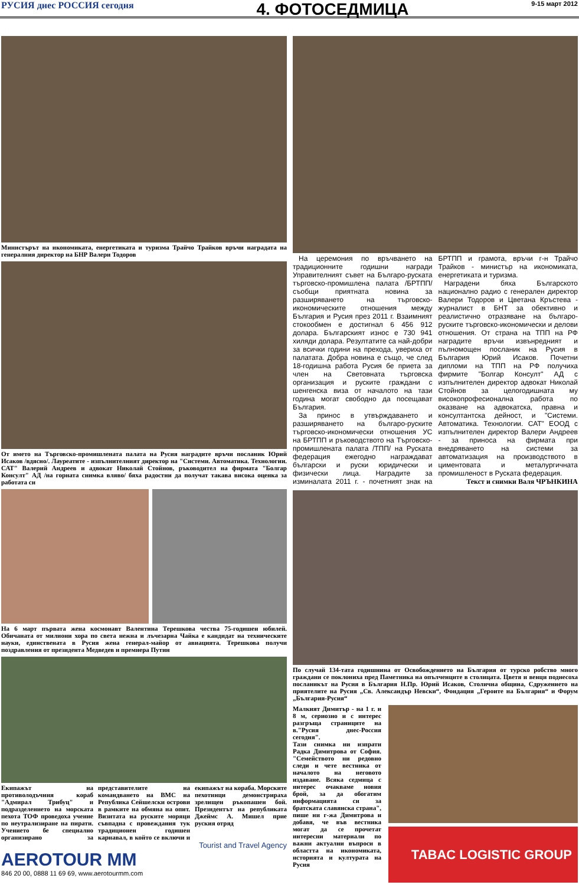РУСИЯ днес РОССИЯ сегодня
4. ФОТОСЕДМИЦА
9-15 март 2012
Министърът на икономиката, енергетиката и туризма Трайчо Трайков връчи наградата на генералния директор на БНР Валери Тодоров
От името на Търговско-промишлената палата на Русия наградите връчи посланик Юрий Исаков /вдясно/. Лауреатите - изпълнителният директор на "Системи. Автоматика. Технологии. САТ" Валерий Андреев и адвокат Николай Стойнов, ръководител на фирмата "Болгар Консулт" АД /на горната снимка вляво/ бяха радостни да получат такава висока оценка за работата си
На 6 март първата жена космонавт Валентина Терешкова чества 75-годишен юбилей. Обичаната от милиони хора по света нежна и лъчезарна Чайка е кандидат на техническите науки, единствената в Русия жена генерал-майор от авиацията. Терешкова получи поздравления от президента Медведев и премиера Путин
Екипажът на противолодъчния кораб "Адмирал Трибуц" и подразделението на морската пехота ТОФ проведоха учение по неутрализиране на пирати. Учението бе специално организирано за представителите на командването на ВМС на Република Сейшелски острови в рамките на обмяна на опит. Визитата на руските моряци съвпадна с провеждания тук традиционен годишен карнавал, в който се включи и екипажът на кораба. Морските пехотинци демонстрираха зрелищен ръкопашен бой. Президентът на републиката Джеймс А. Мишел прие руския отряд
Tourist and Travel Agency
AEROTOUR MM
846 20 00, 0888 11 69 69, www.aerotourmm.com
На церемония по връчването на традиционните годишни награди Управителният съвет на Българо-руската търговско-промишлена палата /БРТПП/ съобщи приятната новина за разширяването на търговско-икономическите отношения между България и Русия през 2011 г. Взаимният стокообмен е достигнал 6 456 912 долара. Българският износ е 730 941 хиляди долара. Резултатите са най-добри за всички години на прехода, увериха от палатата. Добра новина е също, че след 18-годишна работа Русия бе приета за член на Световната търговска организация и руските граждани с шенгенска виза от началото на тази година могат свободно да посещават България.
За принос в утвърждаването и разширяването на българо-руските търговско-икономически отношения УС на БРТПП и ръководството на Търговско-промишлената палата /ТПП/ на Руската федерация ежегодно награждават български и руски юридически и физически лица. Наградите за изминалата 2011 г. - почетният знак на БРТПП и грамота, връчи г-н Трайчо Трайков - министър на икономиката, енергетиката и туризма.
Наградени бяха Българското национално радио с генерален директор Валери Тодоров и Цветана Кръстева - журналист в БНТ за обективно и реалистично отразяване на българо-руските търговско-икономически и делови отношения. От страна на ТПП на РФ наградите връчи извънредният и пълномощен посланик на Русия в България Юрий Исаков. Почетни дипломи на ТПП на РФ получиха фирмите "Болгар Консулт" АД с изпълнителен директор адвокат Николай Стойнов за целогодишната му високопрофесионална работа по оказване на адвокатска, правна и консултантска дейност, и "Системи. Автоматика. Технологии. САТ" ЕООД с изпълнителен директор Валери Андреев - за приноса на фирмата при внедряването на системи за автоматизация на производството в циментовата и металургичната промишленост в Руската федерация.
Текст и снимки Валя ЧРЪНКИНА
По случай 134-тата годишнина от Освобождението на България от турско робство много граждани се поклониха пред Паметника на опълченците в столицата. Цветя и венци поднесоха посланикът на Русия в България Н.Пр. Юрий Исаков, Столична община, Сдружението на приятелите на Русия „Св. Александър Невски“, Фондация „Героите на България“ и Форум „България-Русия“
Малкият Димитър - на 1 г. и 8 м, сериозно и с интерес разгръща страниците на в."Русия днес-Россия сегодня".
Тази снимка ни изпрати Радка Димитрова от София. "Семейството ни редовно следи и чете вестника от началото на неговото издаване. Всяка седмица с интерес очакваме новия брой, за да обогатим информацията си за братската славянска страна", пише ни г-жа Димитрова и добавя, че във вестника могат да се прочетат интересни материали по важни актуални въпроси в областта на икономиката, историята и културата на Русия
TABAC LOGISTIC GROUP